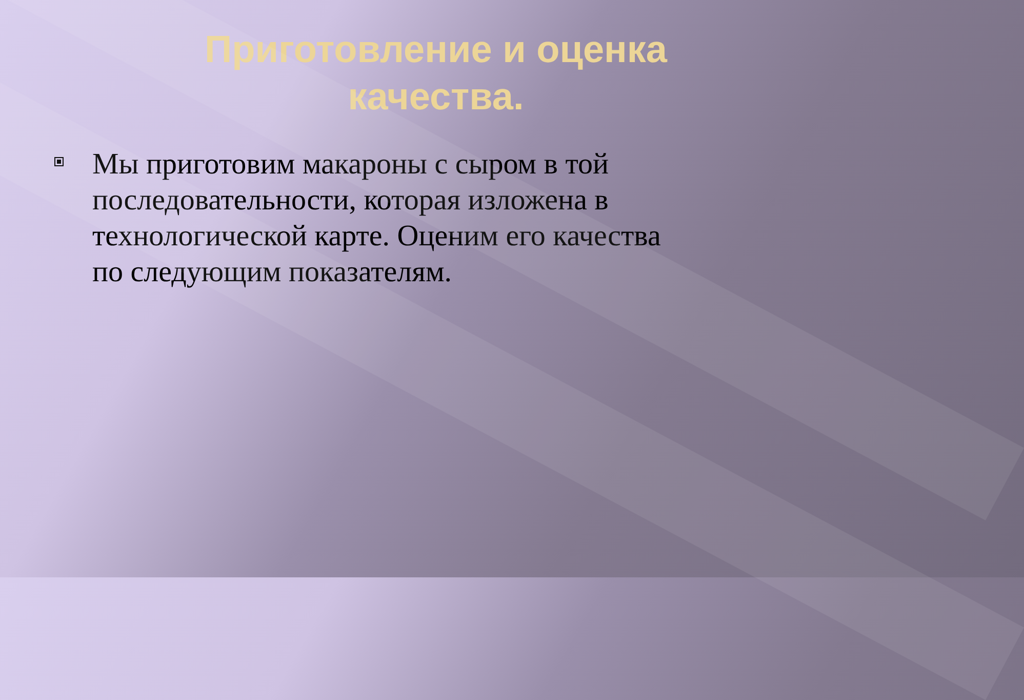Приготовление и оценка качества.
Мы приготовим макароны с сыром в той последовательности, которая изложена в технологической карте. Оценим его качества по следующим показателям.